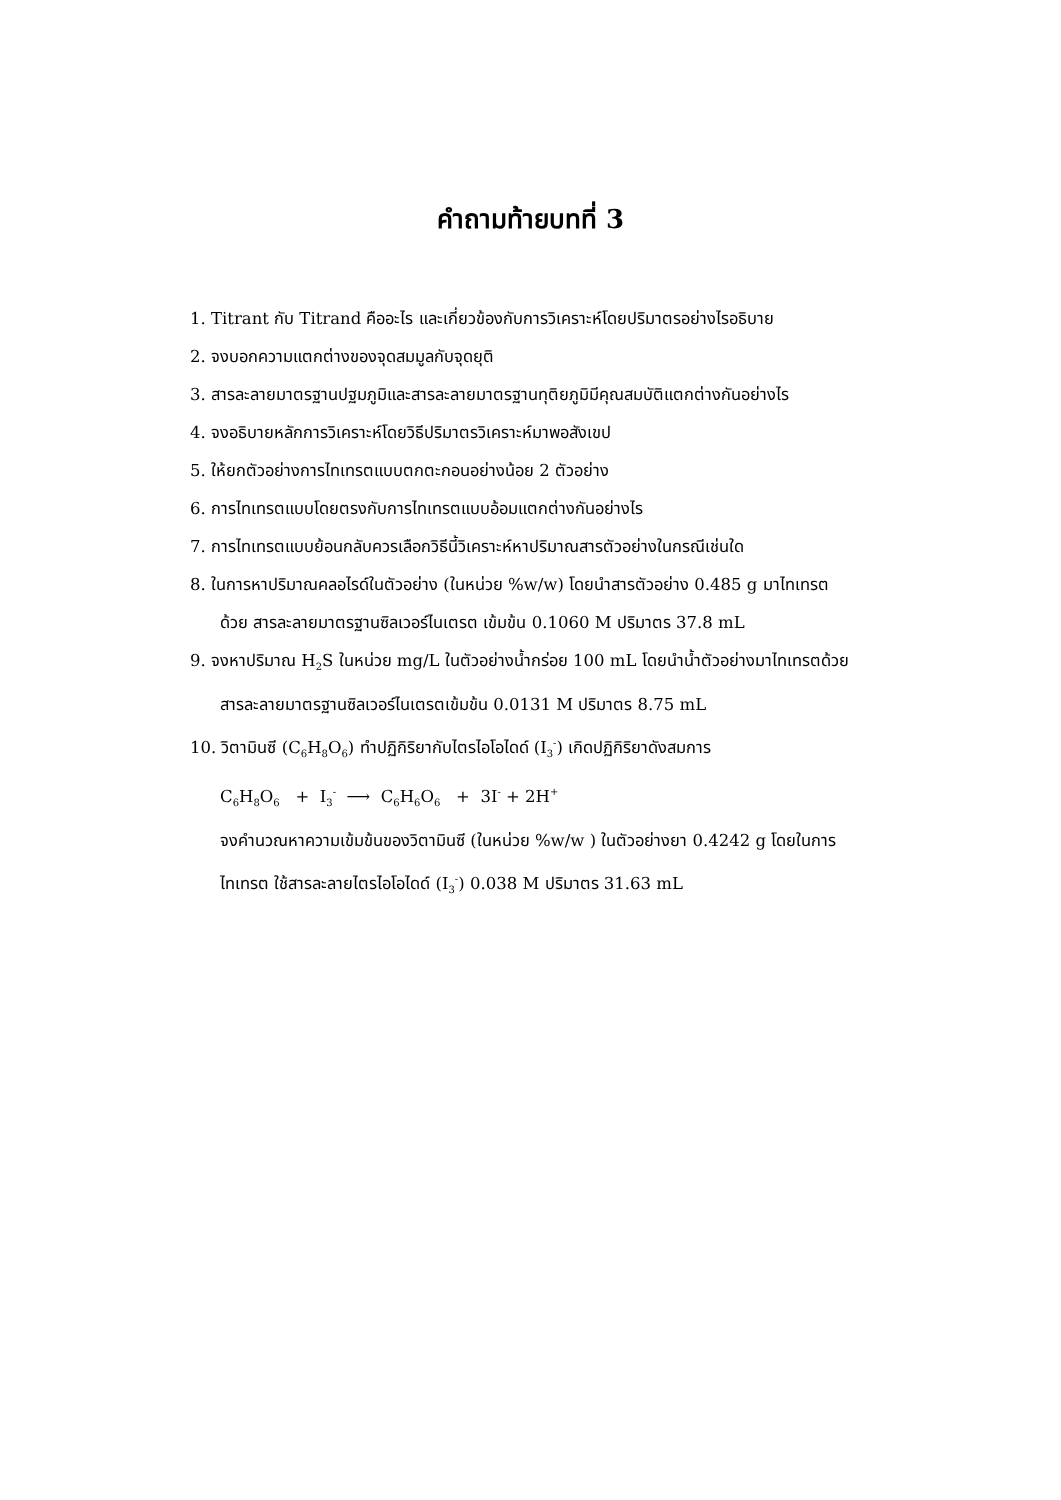คำถามท้ายบทที่ 3
1. Titrant กับ Titrand คืออะไร และเกี่ยวข้องกับการวิเคราะห์โดยปริมาตรอย่างไรอธิบาย
2. จงบอกความแตกต่างของจุดสมมูลกับจุดยุติ
3. สารละลายมาตรฐานปฐมภูมิและสารละลายมาตรฐานทุติยภูมิมีคุณสมบัติแตกต่างกันอย่างไร
4. จงอธิบายหลักการวิเคราะห์โดยวิธีปริมาตรวิเคราะห์มาพอสังเขป
5. ให้ยกตัวอย่างการไทเทรตแบบตกตะกอนอย่างน้อย 2 ตัวอย่าง
6. การไทเทรตแบบโดยตรงกับการไทเทรตแบบอ้อมแตกต่างกันอย่างไร
7. การไทเทรตแบบย้อนกลับควรเลือกวิธีนี้วิเคราะห์หาปริมาณสารตัวอย่างในกรณีเช่นใด
8. ในการหาปริมาณคลอไรด์ในตัวอย่าง (ในหน่วย %w/w) โดยนำสารตัวอย่าง 0.485 g มาไทเทรต
ด้วย สารละลายมาตรฐานซิลเวอร์ไนเตรต เข้มข้น 0.1060 M ปริมาตร 37.8 mL
9. จงหาปริมาณ H<sub>2</sub>S ในหน่วย mg/L ในตัวอย่างน้ำกร่อย 100 mL โดยนำน้ำตัวอย่างมาไทเทรตด้วย
สารละลายมาตรฐานซิลเวอร์ไนเตรตเข้มข้น 0.0131 M ปริมาตร 8.75 mL
10. วิตามินซี (C<sub>6</sub>H<sub>8</sub>O<sub>6</sub>) ทำปฏิกิริยากับไตรไอโอไดด์ (I<sub>3</sub><sup>-</sup>) เกิดปฏิกิริยาดังสมการ
C<sub>6</sub>H<sub>8</sub>O<sub>6</sub> + I<sub>3</sub><sup>-</sup> ⟶ C<sub>6</sub>H<sub>6</sub>O<sub>6</sub> + 3I<sup>-</sup> + 2H<sup>+</sup>
จงคำนวณหาความเข้มข้นของวิตามินซี (ในหน่วย %w/w ) ในตัวอย่างยา 0.4242 g โดยในการ
ไทเทรต ใช้สารละลายไตรไอโอไดด์ (I<sub>3</sub><sup>-</sup>) 0.038 M ปริมาตร 31.63 mL